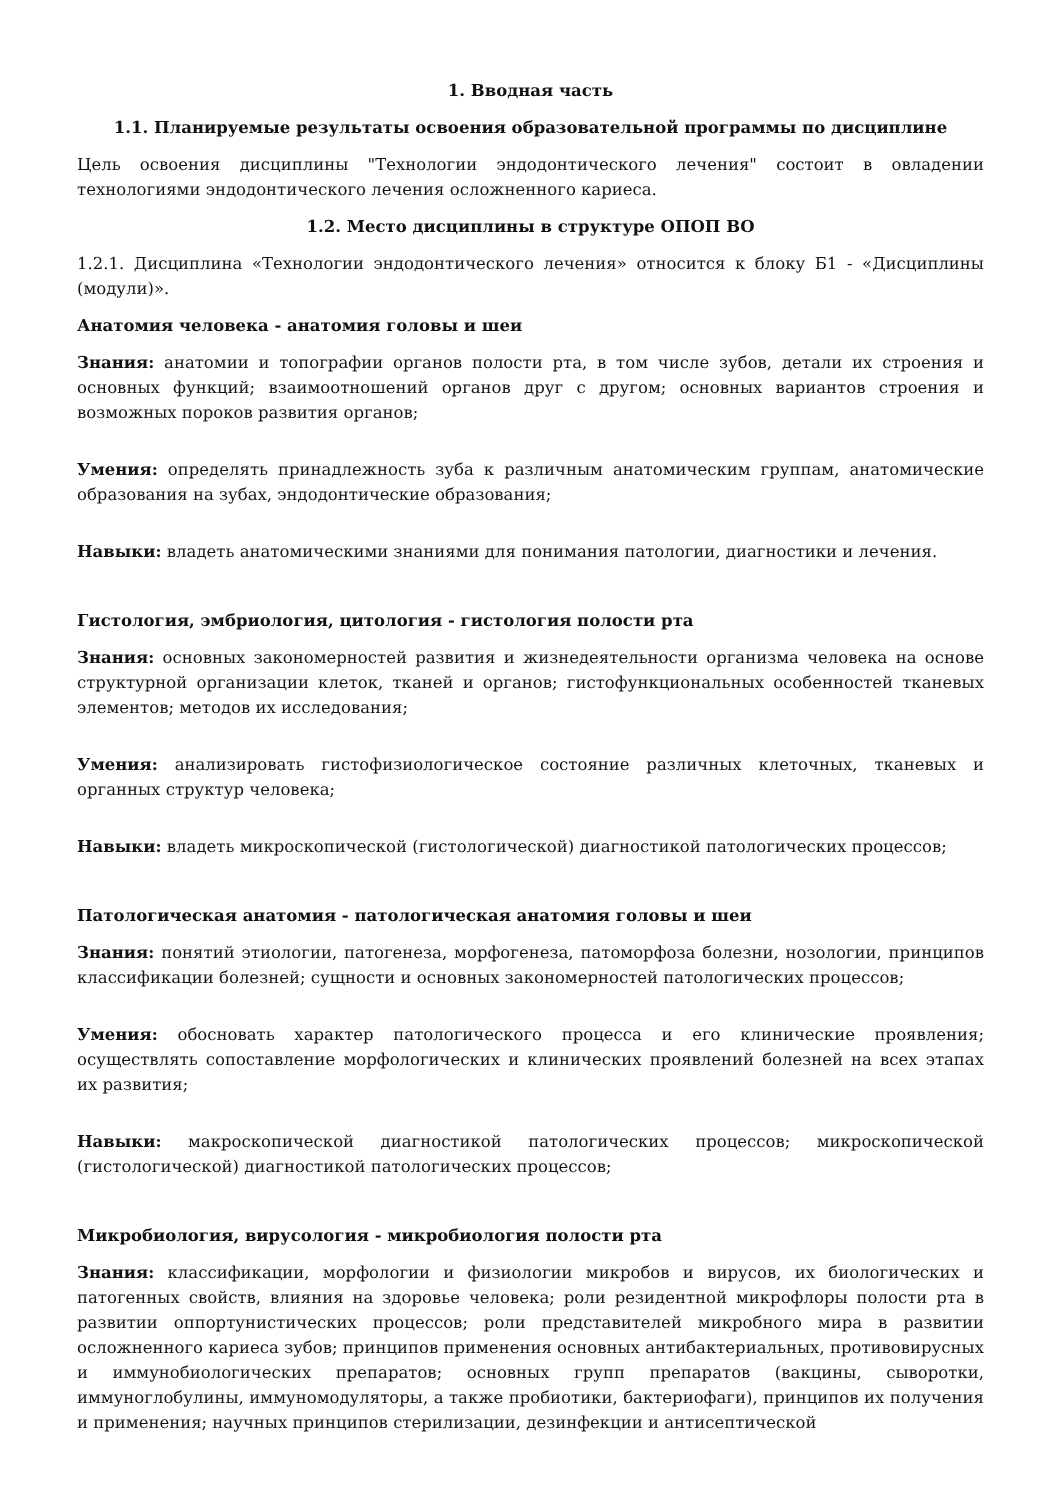1. Вводная часть
1.1. Планируемые результаты освоения образовательной программы по дисциплине
Цель освоения дисциплины "Технологии эндодонтического лечения" состоит в овладении технологиями эндодонтического лечения осложненного кариеса.
1.2. Место дисциплины в структуре ОПОП ВО
1.2.1. Дисциплина «Технологии эндодонтического лечения» относится к блоку Б1 - «Дисциплины (модули)».
Анатомия человека - анатомия головы и шеи
Знания: анатомии и топографии органов полости рта, в том числе зубов, детали их строения и основных функций; взаимоотношений органов друг с другом; основных вариантов строения и возможных пороков развития органов;
Умения: определять принадлежность зуба к различным анатомическим группам, анатомические образования на зубах, эндодонтические образования;
Навыки: владеть анатомическими знаниями для понимания патологии, диагностики и лечения.
Гистология, эмбриология, цитология - гистология полости рта
Знания: основных закономерностей развития и жизнедеятельности организма человека на основе структурной организации клеток, тканей и органов; гистофункциональных особенностей тканевых элементов; методов их исследования;
Умения: анализировать гистофизиологическое состояние различных клеточных, тканевых и органных структур человека;
Навыки: владеть микроскопической (гистологической) диагностикой патологических процессов;
Патологическая анатомия - патологическая анатомия головы и шеи
Знания: понятий этиологии, патогенеза, морфогенеза, патоморфоза болезни, нозологии, принципов классификации болезней; сущности и основных закономерностей патологических процессов;
Умения: обосновать характер патологического процесса и его клинические проявления; осуществлять сопоставление морфологических и клинических проявлений болезней на всех этапах их развития;
Навыки: макроскопической диагностикой патологических процессов; микроскопической (гистологической) диагностикой патологических процессов;
Микробиология, вирусология - микробиология полости рта
Знания: классификации, морфологии и физиологии микробов и вирусов, их биологических и патогенных свойств, влияния на здоровье человека; роли резидентной микрофлоры полости рта в развитии оппортунистических процессов; роли представителей микробного мира в развитии осложненного кариеса зубов; принципов применения основных антибактериальных, противовирусных и иммунобиологических препаратов; основных групп препаратов (вакцины, сыворотки, иммуноглобулины, иммуномодуляторы, а также пробиотики, бактериофаги), принципов их получения и применения; научных принципов стерилизации, дезинфекции и антисептической